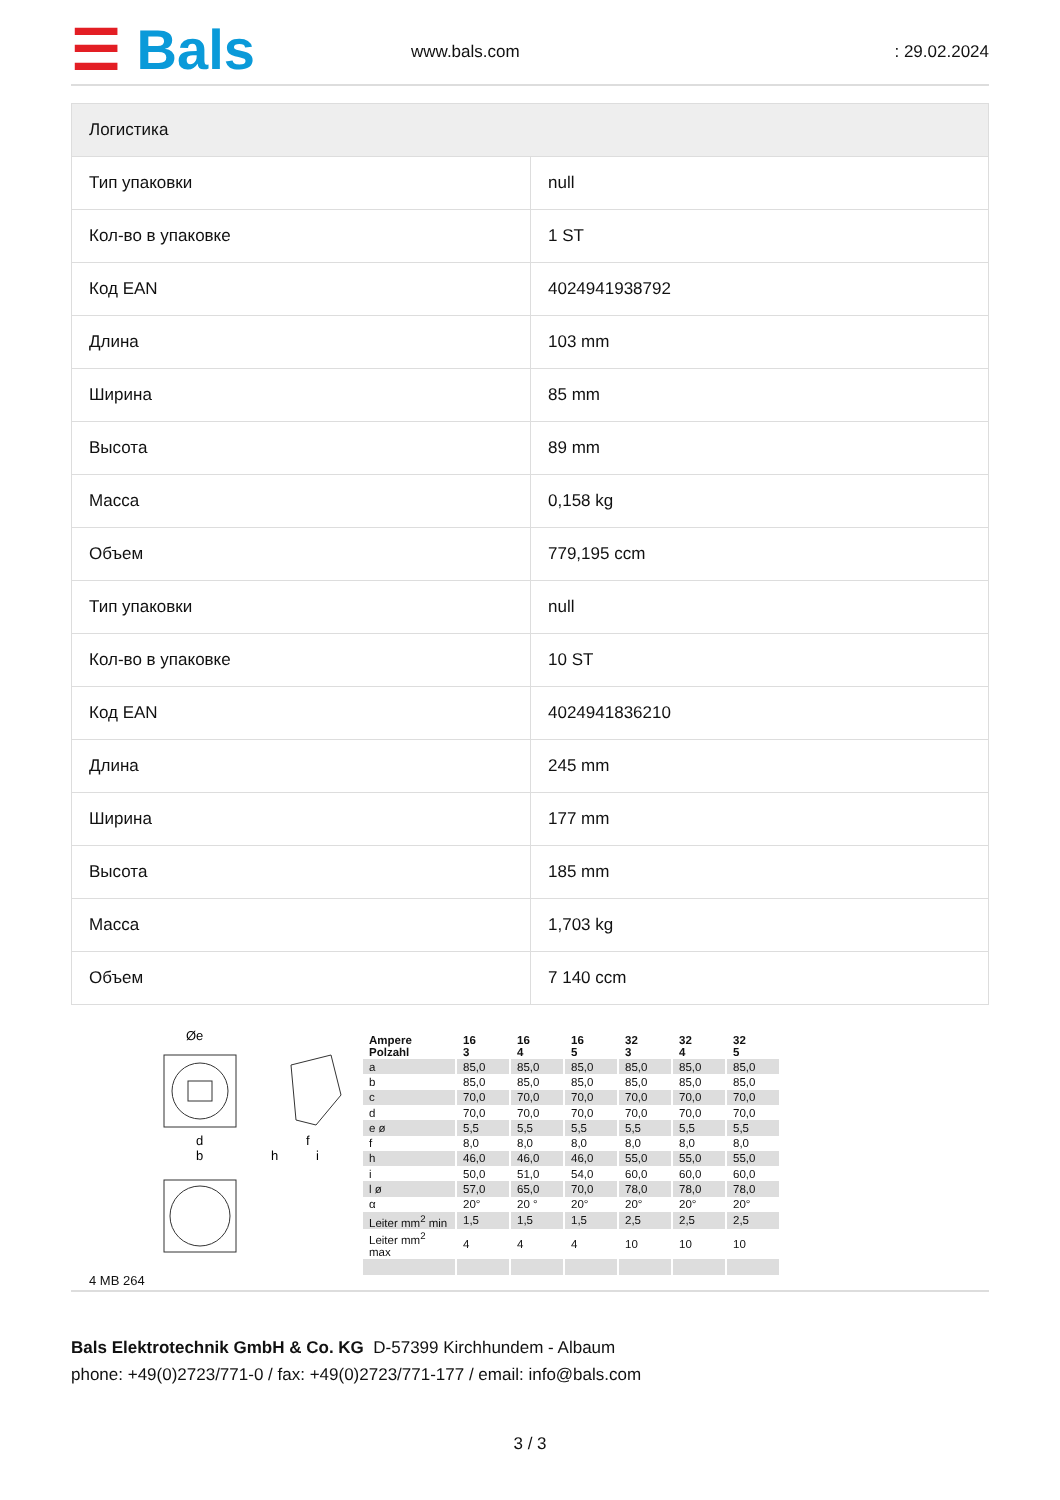☰ Bals
www.bals.com
: 29.02.2024
| Логистика | |
| --- | --- |
| Тип упаковки | null |
| Кол-во в упаковке | 1 ST |
| Код EAN | 4024941938792 |
| Длина | 103 mm |
| Ширина | 85 mm |
| Высота | 89 mm |
| Масса | 0,158 kg |
| Объем | 779,195 ccm |
| Тип упаковки | null |
| Кол-во в упаковке | 10 ST |
| Код EAN | 4024941836210 |
| Длина | 245 mm |
| Ширина | 177 mm |
| Высота | 185 mm |
| Масса | 1,703 kg |
| Объем | 7 140 ccm |
Øe
d
b
h
i
f
4 MB 264
| Ampere Polzahl | 16 3 | 16 4 | 16 5 | 32 3 | 32 4 | 32 5 |
| a | 85,0 | 85,0 | 85,0 | 85,0 | 85,0 | 85,0 |
| b | 85,0 | 85,0 | 85,0 | 85,0 | 85,0 | 85,0 |
| c | 70,0 | 70,0 | 70,0 | 70,0 | 70,0 | 70,0 |
| d | 70,0 | 70,0 | 70,0 | 70,0 | 70,0 | 70,0 |
| e ø | 5,5 | 5,5 | 5,5 | 5,5 | 5,5 | 5,5 |
| f | 8,0 | 8,0 | 8,0 | 8,0 | 8,0 | 8,0 |
| h | 46,0 | 46,0 | 46,0 | 55,0 | 55,0 | 55,0 |
| i | 50,0 | 51,0 | 54,0 | 60,0 | 60,0 | 60,0 |
| l ø | 57,0 | 65,0 | 70,0 | 78,0 | 78,0 | 78,0 |
| α | 20° | 20 ° | 20° | 20° | 20° | 20° |
| Leiter mm<sup>2</sup> min | 1,5 | 1,5 | 1,5 | 2,5 | 2,5 | 2,5 |
| Leiter mm<sup>2</sup> max | 4 | 4 | 4 | 10 | 10 | 10 |
Bals Elektrotechnik GmbH & Co. KG D-57399 Kirchhundem - Albaum
phone: +49(0)2723/771-0 / fax: +49(0)2723/771-177 / email: info@bals.com
3 / 3